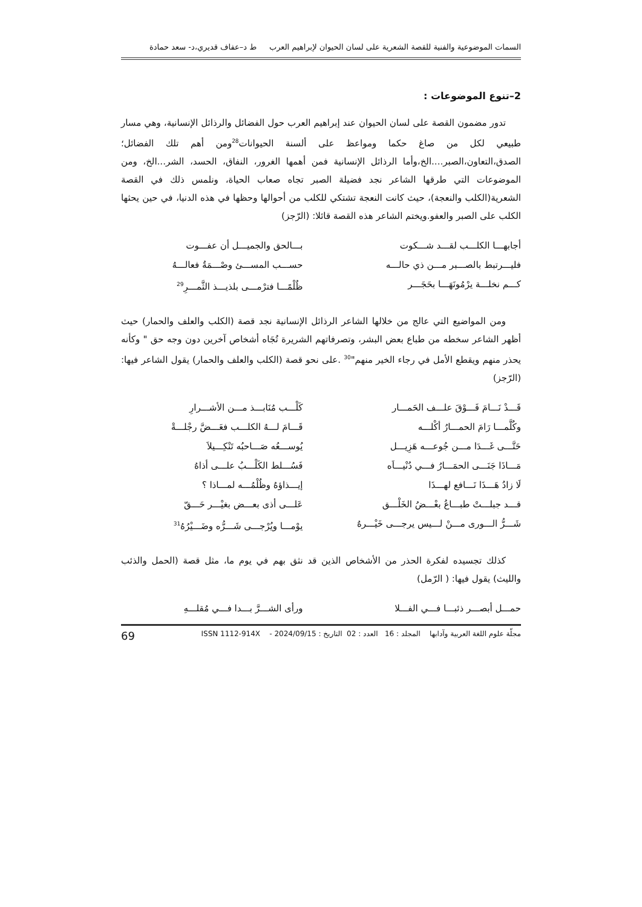السمات الموضوعية والفنية للقصة الشعرية على لسان الحيوان لإبراهيم العرب ط د–عفاف قديري،د- سعد حمادة
2–تنوع الموضوعات :
تدور مضمون القصة على لسان الحيوان عند إبراهيم العرب حول الفضائل والرذائل الإنسانية، وهي مسار طبيعي لكل من صاغ حكما ومواعظ على ألسنة الحيوانات<sup>28</sup>ومن أهم تلك الفضائل؛الصدق،التعاون،الصبر....الخ،وأما الرذائل الإنسانية فمن أهمها الغرور، النفاق، الحسد، الشر...الخ، ومن الموضوعات التي طرقها الشاعر نجد فضيلة الصبر تجاه صعاب الحياة، ونلمس ذلك في القصة الشعرية(الكلب والنعجة)، حيث كانت النعجة تشتكي للكلب من أحوالها وحظها في هذه الدنيا، في حين يحثها الكلب على الصبر والعفو.ويختم الشاعر هذه القصة قائلا: (الرّجز)
أجابهـــا الكلـــب لقـــد شـــكوت
بـــالحق والجميـــل أن عفـــوت
فليـــرتبط بالصـــبر مـــن ذي حالـــه
حســـب المســـئ وصْـــمَةُ فعالـــهُ
كـــم نخلـــة يرْمُونَهَـــا بحَجَـــر
ظُلْمًـــا فترْمـــى بلذيـــذ الثَّمـــرِ<sup>29</sup>
ومن المواضيع التي عالج من خلالها الشاعر الرذائل الإنسانية نجد قصة (الكلب والعلف والحمار) حيث أظهر الشاعر سخطه من طباع بعض البشر، وتصرفاتهم الشريرة تُجَاه أشخاص آخرين دون وجه حق " وكأنه يحذر منهم ويقطع الأمل في رجاء الخير منهم"<sup>30</sup> .على نحو قصة (الكلب والعلف والحمار) يقول الشاعر فيها: (الرّجز)
قَـــدْ نَـــامَ فَـــوْقَ علـــف الحَمـــار
كَلْـــب مُنَابـــذ مـــن الأشـــرارِ
وكُلَّمـــا رَامَ الحمـــارُ أكْلـــه
قَـــامَ لـــهُ الكلـــب فعَـــضَّ رجْلـــةْ
حَتَّـــى غَـــدَا مـــن جُوعـــه هَزِيـــل
يُوســـعُه صَـــاحبُه تَنْكِـــيلاَ
مَـــاذَا جَنَـــى الحمَـــارُ فـــي دُنْيـــاَه
فَسُـــلط الكَلْـــبُ علـــى أذاهُ
لَا زادُ هَـــذَا نَـــافع لهـــذَا
إيـــذاؤهُ وظُلْمُـــه لمـــاذا ؟
قـــد جبلـــتْ طبـــاعُ بعْـــضُ الخَلْـــق
عَلـــى أذى بعـــض بغيْـــر حَـــقّ
شَـــرُّ الـــورى مـــنْ لـــيس يرجـــى خَيْـــرهُ
يوْمـــا ويُرْجـــى شَـــرُّه وضَـــيْرُهُ<sup>31</sup>
كذلك تجسيده لفكرة الحذر من الأشخاص الذين قد نثق بهم في يوم ما، مثل قصة (الحمل والذئب والليث) يقول فيها: ( الرّمل)
حمـــل أبصـــر ذئبـــا فـــي الفـــلا
ورأى الشـــرَّ بـــدا فـــي مُقلـــهِ
مجلّة علوم اللغة العربية وآدابها المجلد : 16 العدد : 02 التاريخ : 2024/09/15 - ISSN 1112-914X 69